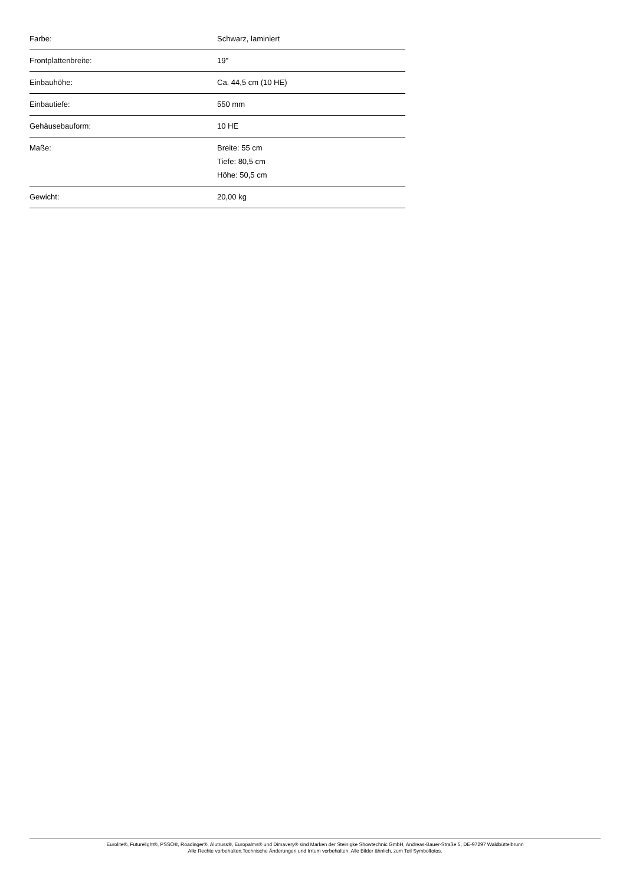| Farbe: | Schwarz, laminiert |
| Frontplattenbreite: | 19" |
| Einbauhöhe: | Ca. 44,5 cm (10 HE) |
| Einbautiefe: | 550 mm |
| Gehäusebauform: | 10 HE |
| Maße: | Breite: 55 cm Tiefe: 80,5 cm Höhe: 50,5 cm |
| Gewicht: | 20,00 kg |
Eurolite®, Futurelight®, PSSO®, Roadinger®, Alutruss®, Europalms® und Dimavery® sind Marken der Steinigke Showtechnic GmbH, Andreas-Bauer-Straße 5, DE-97297 Waldbüttelbrunn
Alle Rechte vorbehalten.Technische Änderungen und Irrtum vorbehalten. Alle Bilder ähnlich, zum Teil Symbolfotos.